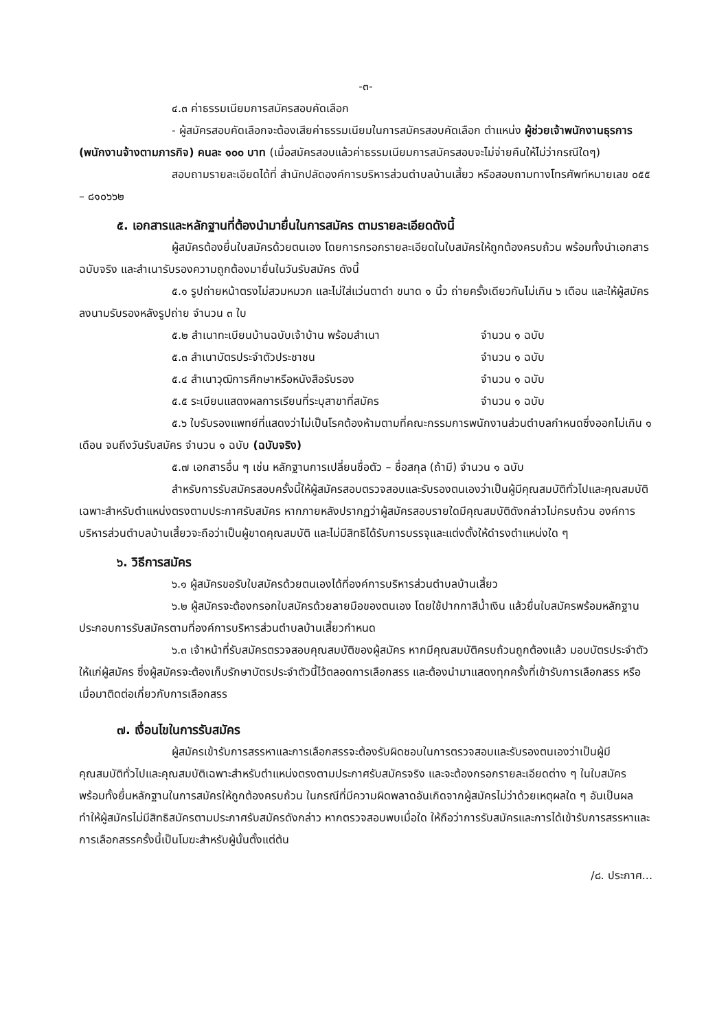-๓-
๔.๓ ค่าธรรมเนียมการสมัครสอบคัดเลือก
- ผู้สมัครสอบคัดเลือกจะต้องเสียค่าธรรมเนียมในการสมัครสอบคัดเลือก ตำแหน่ง ผู้ช่วยเจ้าพนักงานธุรการ (พนักงานจ้างตามภารกิจ) คนละ ๑๐๐ บาท (เมื่อสมัครสอบแล้วค่าธรรมเนียมการสมัครสอบจะไม่จ่ายคืนให้ไม่ว่ากรณีใดๆ)
สอบถามรายละเอียดได้ที่ สำนักปลัดองค์การบริหารส่วนตำบลบ้านเสี้ยว หรือสอบถามทางโทรศัพท์หมายเลข ๐๕๕ – ๘๑๐๖๖๒
๕. เอกสารและหลักฐานที่ต้องนำมายื่นในการสมัคร ตามรายละเอียดดังนี้
ผู้สมัครต้องยื่นใบสมัครด้วยตนเอง โดยการกรอกรายละเอียดในใบสมัครให้ถูกต้องครบถ้วน พร้อมทั้งนำเอกสารฉบับจริง และสำเนารับรองความถูกต้องมายื่นในวันรับสมัคร ดังนี้
๕.๑ รูปถ่ายหน้าตรงไม่สวมหมวก และไม่ใส่แว่นตาดำ ขนาด ๑ นิ้ว ถ่ายครั้งเดียวกันไม่เกิน ๖ เดือน และให้ผู้สมัครลงนามรับรองหลังรูปถ่าย จำนวน ๓ ใบ
๕.๒ สำเนาทะเบียนบ้านฉบับเจ้าบ้าน พร้อมสำเนา จำนวน ๑ ฉบับ
๕.๓ สำเนาบัตรประจำตัวประชาชน จำนวน ๑ ฉบับ
๕.๔ สำเนาวุฒิการศึกษาหรือหนังสือรับรอง จำนวน ๑ ฉบับ
๕.๕ ระเบียนแสดงผลการเรียนที่ระบุสาขาที่สมัคร จำนวน ๑ ฉบับ
๕.๖ ใบรับรองแพทย์ที่แสดงว่าไม่เป็นโรคต้องห้ามตามที่คณะกรรมการพนักงานส่วนตำบลกำหนดซึ่งออกไม่เกิน ๑ เดือน จนถึงวันรับสมัคร จำนวน ๑ ฉบับ (ฉบับจริง)
๕.๗ เอกสารอื่น ๆ เช่น หลักฐานการเปลี่ยนชื่อตัว – ชื่อสกุล (ถ้ามี) จำนวน ๑ ฉบับ
สำหรับการรับสมัครสอบครั้งนี้ให้ผู้สมัครสอบตรวจสอบและรับรองตนเองว่าเป็นผู้มีคุณสมบัติทั่วไปและคุณสมบัติเฉพาะสำหรับตำแหน่งตรงตามประกาศรับสมัคร หากภายหลังปรากฏว่าผู้สมัครสอบรายใดมีคุณสมบัติดังกล่าวไม่ครบถ้วน องค์การบริหารส่วนตำบลบ้านเสี้ยวจะถือว่าเป็นผู้ขาดคุณสมบัติ และไม่มีสิทธิได้รับการบรรจุและแต่งตั้งให้ดำรงตำแหน่งใด ๆ
๖. วิธีการสมัคร
๖.๑ ผู้สมัครขอรับใบสมัครด้วยตนเองได้ที่องค์การบริหารส่วนตำบลบ้านเสี้ยว
๖.๒ ผู้สมัครจะต้องกรอกใบสมัครด้วยลายมือของตนเอง โดยใช้ปากกาสีน้ำเงิน แล้วยื่นใบสมัครพร้อมหลักฐานประกอบการรับสมัครตามที่องค์การบริหารส่วนตำบลบ้านเสี้ยวกำหนด
๖.๓ เจ้าหน้าที่รับสมัครตรวจสอบคุณสมบัติของผู้สมัคร หากมีคุณสมบัติครบถ้วนถูกต้องแล้ว มอบบัตรประจำตัวให้แก่ผู้สมัคร ซึ่งผู้สมัครจะต้องเก็บรักษาบัตรประจำตัวนี้ไว้ตลอดการเลือกสรร และต้องนำมาแสดงทุกครั้งที่เข้ารับการเลือกสรร หรือเมื่อมาติดต่อเกี่ยวกับการเลือกสรร
๗. เงื่อนไขในการรับสมัคร
ผู้สมัครเข้ารับการสรรหาและการเลือกสรรจะต้องรับผิดชอบในการตรวจสอบและรับรองตนเองว่าเป็นผู้มีคุณสมบัติทั่วไปและคุณสมบัติเฉพาะสำหรับตำแหน่งตรงตามประกาศรับสมัครจริง และจะต้องกรอกรายละเอียดต่าง ๆ ในใบสมัคร พร้อมทั้งยื่นหลักฐานในการสมัครให้ถูกต้องครบถ้วน ในกรณีที่มีความผิดพลาดอันเกิดจากผู้สมัครไม่ว่าด้วยเหตุผลใด ๆ อันเป็นผลทำให้ผู้สมัครไม่มีสิทธิสมัครตามประกาศรับสมัครดังกล่าว หากตรวจสอบพบเมื่อใด ให้ถือว่าการรับสมัครและการได้เข้ารับการสรรหาและการเลือกสรรครั้งนี้เป็นโมฆะสำหรับผู้นั้นตั้งแต่ต้น
/๘. ประกาศ...